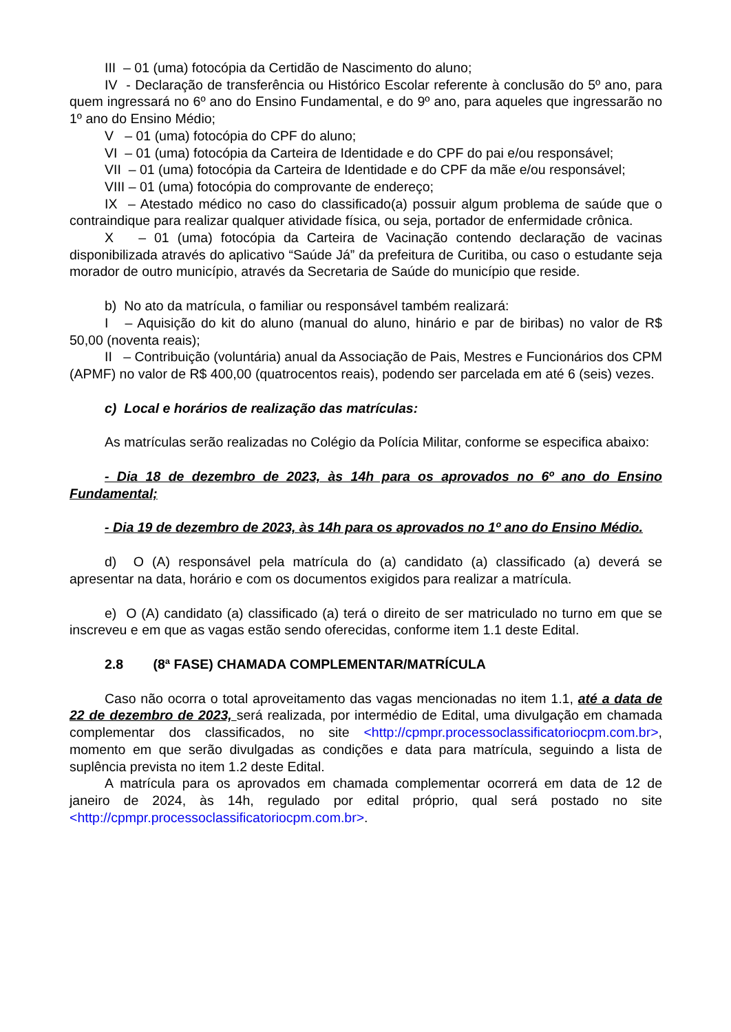III – 01 (uma) fotocópia da Certidão de Nascimento do aluno;
IV - Declaração de transferência ou Histórico Escolar referente à conclusão do 5º ano, para quem ingressará no 6º ano do Ensino Fundamental, e do 9º ano, para aqueles que ingressarão no 1º ano do Ensino Médio;
V – 01 (uma) fotocópia do CPF do aluno;
VI – 01 (uma) fotocópia da Carteira de Identidade e do CPF do pai e/ou responsável;
VII – 01 (uma) fotocópia da Carteira de Identidade e do CPF da mãe e/ou responsável;
VIII – 01 (uma) fotocópia do comprovante de endereço;
IX – Atestado médico no caso do classificado(a) possuir algum problema de saúde que o contraindique para realizar qualquer atividade física, ou seja, portador de enfermidade crônica.
X – 01 (uma) fotocópia da Carteira de Vacinação contendo declaração de vacinas disponibilizada através do aplicativo “Saúde Já” da prefeitura de Curitiba, ou caso o estudante seja morador de outro município, através da Secretaria de Saúde do município que reside.
b) No ato da matrícula, o familiar ou responsável também realizará:
I – Aquisição do kit do aluno (manual do aluno, hinário e par de biribas) no valor de R$ 50,00 (noventa reais);
II – Contribuição (voluntária) anual da Associação de Pais, Mestres e Funcionários dos CPM (APMF) no valor de R$ 400,00 (quatrocentos reais), podendo ser parcelada em até 6 (seis) vezes.
c) Local e horários de realização das matrículas:
As matrículas serão realizadas no Colégio da Polícia Militar, conforme se especifica abaixo:
- Dia 18 de dezembro de 2023, às 14h para os aprovados no 6º ano do Ensino Fundamental;
- Dia 19 de dezembro de 2023, às 14h para os aprovados no 1º ano do Ensino Médio.
d) O (A) responsável pela matrícula do (a) candidato (a) classificado (a) deverá se apresentar na data, horário e com os documentos exigidos para realizar a matrícula.
e) O (A) candidato (a) classificado (a) terá o direito de ser matriculado no turno em que se inscreveu e em que as vagas estão sendo oferecidas, conforme item 1.1 deste Edital.
2.8 (8ª FASE) CHAMADA COMPLEMENTAR/MATRÍCULA
Caso não ocorra o total aproveitamento das vagas mencionadas no item 1.1, até a data de 22 de dezembro de 2023, será realizada, por intermédio de Edital, uma divulgação em chamada complementar dos classificados, no site <http://cpmpr.processoclassificatoriocpm.com.br>, momento em que serão divulgadas as condições e data para matrícula, seguindo a lista de suplência prevista no item 1.2 deste Edital.
A matrícula para os aprovados em chamada complementar ocorrerá em data de 12 de janeiro de 2024, às 14h, regulado por edital próprio, qual será postado no site <http://cpmpr.processoclassificatoriocpm.com.br>.